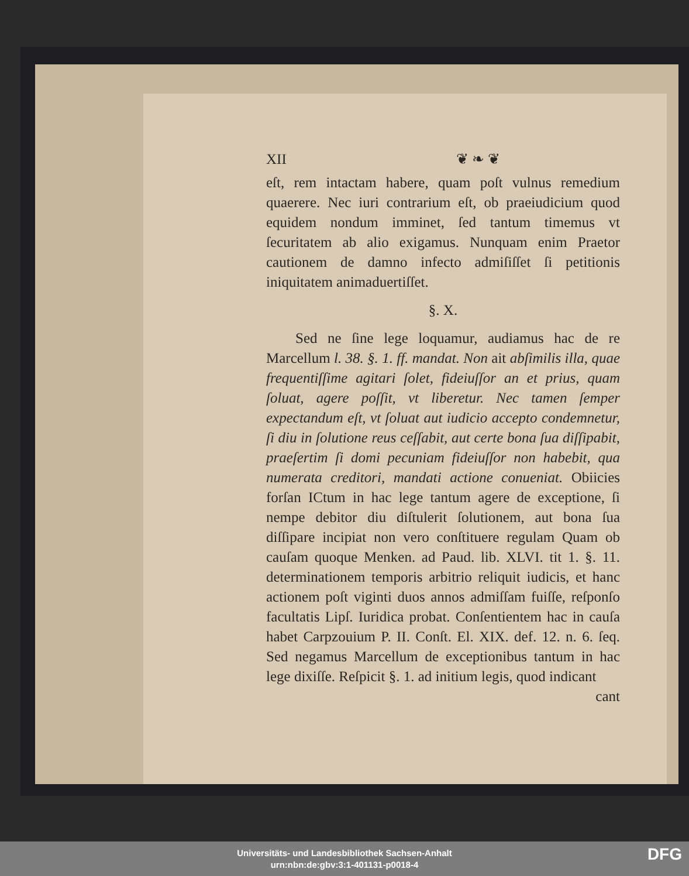XII ❦ ❧ ❦
eſt, rem intactam habere, quam poſt vulnus remedium quaerere. Nec iuri contrarium eſt, ob praeiudicium quod equidem nondum imminet, ſed tantum timemus vt ſecuritatem ab alio exigamus. Nunquam enim Praetor cautionem de damno infecto admiſiſſet ſi petitionis iniquitatem animaduertiſſet.
§. X.
Sed ne ſine lege loquamur, audiamus hac de re Marcellum l. 38. §. 1. ff. mandat. Non ait abſimilis illa, quae frequentiſſime agitari ſolet, fideiuſſor an et prius, quam ſoluat, agere poſſit, vt liberetur. Nec tamen ſemper expectandum eſt, vt ſoluat aut iudicio accepto condemnetur, ſi diu in ſolutione reus ceſſabit, aut certe bona ſua diſſipabit, praeſertim ſi domi pecuniam fideiuſſor non habebit, qua numerata creditori, mandati actione conueniat. Obiicies forſan ICtum in hac lege tantum agere de exceptione, ſi nempe debitor diu diſtulerit ſolutionem, aut bona ſua diſſipare incipiat non vero conſtituere regulam Quam ob cauſam quoque Menken. ad Paud. lib. XLVI. tit 1. §. 11. determinationem temporis arbitrio reliquit iudicis, et hanc actionem poſt viginti duos annos admiſſam fuiſſe, reſponſo facultatis Lipſ. Iuridica probat. Conſentientem hac in cauſa habet Carpzouium P. II. Conſt. El. XIX. def. 12. n. 6. ſeq. Sed negamus Marcellum de exceptionibus tantum in hac lege dixiſſe. Reſpicit §. 1. ad initium legis, quod indicant
cant
Universitäts- und Landesbibliothek Sachsen-Anhalt
urn:nbn:de:gbv:3:1-401131-p0018-4
DFG